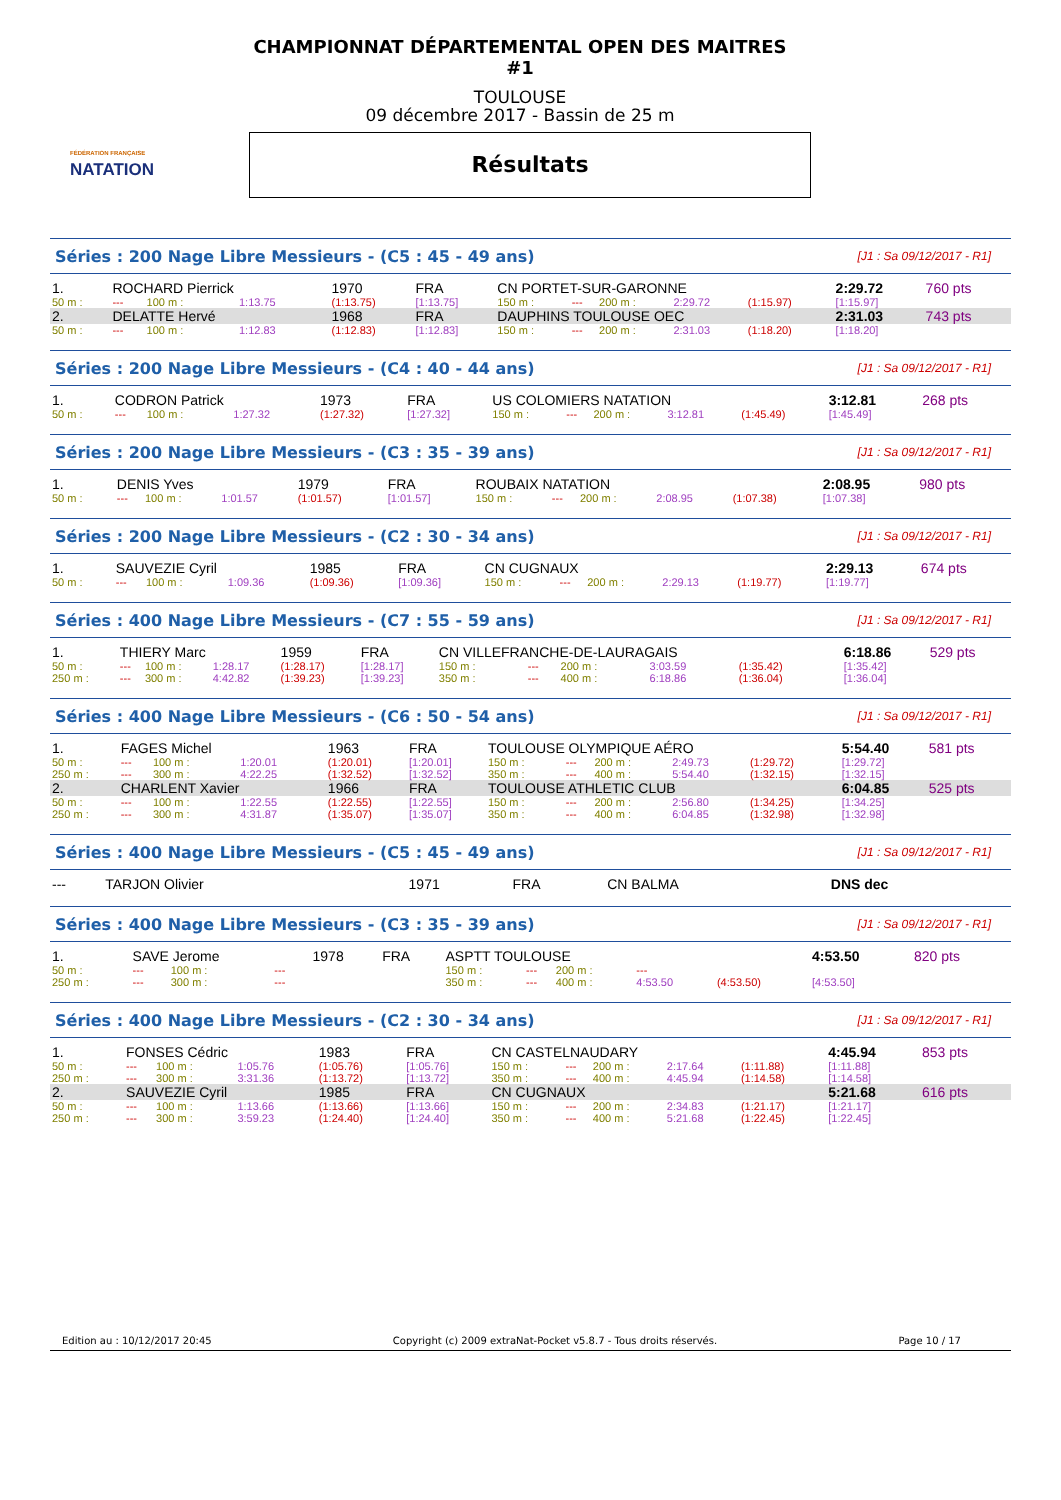FÉDÉRATION FRANÇAISE
NATATION
CHAMPIONNAT DÉPARTEMENTAL OPEN DES MAITRES #1
TOULOUSE
09 décembre 2017 - Bassin de 25 m
Résultats
Séries : 200 Nage Libre Messieurs - (C5 : 45 - 49 ans) [J1 : Sa 09/12/2017 - R1]
| 1. | ROCHARD Pierrick | | | 1970 | FRA | CN PORTET-SUR-GARONNE | | | | | 2:29.72 | 760 pts |
| 50 m : | --- | 100 m : | 1:13.75 | (1:13.75) | [1:13.75] | 150 m : | --- | 200 m : | 2:29.72 | (1:15.97) | [1:15.97] | |
| 2. | DELATTE Hervé | | | 1968 | FRA | DAUPHINS TOULOUSE OEC | | | | | 2:31.03 | 743 pts |
| 50 m : | --- | 100 m : | 1:12.83 | (1:12.83) | [1:12.83] | 150 m : | --- | 200 m : | 2:31.03 | (1:18.20) | [1:18.20] | |
Séries : 200 Nage Libre Messieurs - (C4 : 40 - 44 ans) [J1 : Sa 09/12/2017 - R1]
| 1. | CODRON Patrick | | | 1973 | FRA | US COLOMIERS NATATION | | | | | 3:12.81 | 268 pts |
| 50 m : | --- | 100 m : | 1:27.32 | (1:27.32) | [1:27.32] | 150 m : | --- | 200 m : | 3:12.81 | (1:45.49) | [1:45.49] | |
Séries : 200 Nage Libre Messieurs - (C3 : 35 - 39 ans) [J1 : Sa 09/12/2017 - R1]
| 1. | DENIS Yves | | | 1979 | FRA | ROUBAIX NATATION | | | | | 2:08.95 | 980 pts |
| 50 m : | --- | 100 m : | 1:01.57 | (1:01.57) | [1:01.57] | 150 m : | --- | 200 m : | 2:08.95 | (1:07.38) | [1:07.38] | |
Séries : 200 Nage Libre Messieurs - (C2 : 30 - 34 ans) [J1 : Sa 09/12/2017 - R1]
| 1. | SAUVEZIE Cyril | | | 1985 | FRA | CN CUGNAUX | | | | | 2:29.13 | 674 pts |
| 50 m : | --- | 100 m : | 1:09.36 | (1:09.36) | [1:09.36] | 150 m : | --- | 200 m : | 2:29.13 | (1:19.77) | [1:19.77] | |
Séries : 400 Nage Libre Messieurs - (C7 : 55 - 59 ans) [J1 : Sa 09/12/2017 - R1]
| 1. | THIERY Marc | | | 1959 | FRA | CN VILLEFRANCHE-DE-LAURAGAIS | | | | | 6:18.86 | 529 pts |
| 50 m : | --- | 100 m : | 1:28.17 | (1:28.17) | [1:28.17] | 150 m : | --- | 200 m : | 3:03.59 | (1:35.42) | [1:35.42] | |
| 250 m : | --- | 300 m : | 4:42.82 | (1:39.23) | [1:39.23] | 350 m : | --- | 400 m : | 6:18.86 | (1:36.04) | [1:36.04] | |
Séries : 400 Nage Libre Messieurs - (C6 : 50 - 54 ans) [J1 : Sa 09/12/2017 - R1]
| 1. | FAGES Michel | | | 1963 | FRA | TOULOUSE OLYMPIQUE AÉRO | | | | | 5:54.40 | 581 pts |
| 50 m : | --- | 100 m : | 1:20.01 | (1:20.01) | [1:20.01] | 150 m : | --- | 200 m : | 2:49.73 | (1:29.72) | [1:29.72] | |
| 250 m : | --- | 300 m : | 4:22.25 | (1:32.52) | [1:32.52] | 350 m : | --- | 400 m : | 5:54.40 | (1:32.15) | [1:32.15] | |
| 2. | CHARLENT Xavier | | | 1966 | FRA | TOULOUSE ATHLETIC CLUB | | | | | 6:04.85 | 525 pts |
| 50 m : | --- | 100 m : | 1:22.55 | (1:22.55) | [1:22.55] | 150 m : | --- | 200 m : | 2:56.80 | (1:34.25) | [1:34.25] | |
| 250 m : | --- | 300 m : | 4:31.87 | (1:35.07) | [1:35.07] | 350 m : | --- | 400 m : | 6:04.85 | (1:32.98) | [1:32.98] | |
Séries : 400 Nage Libre Messieurs - (C5 : 45 - 49 ans) [J1 : Sa 09/12/2017 - R1]
| --- | TARJON Olivier | 1971 | FRA | CN BALMA | DNS dec |
Séries : 400 Nage Libre Messieurs - (C3 : 35 - 39 ans) [J1 : Sa 09/12/2017 - R1]
| 1. | SAVE Jerome | | | 1978 | FRA | ASPTT TOULOUSE | | | | | 4:53.50 | 820 pts |
| 50 m : | --- | 100 m : | --- | | | 150 m : | --- | 200 m : | --- | | | |
| 250 m : | --- | 300 m : | --- | | | 350 m : | --- | 400 m : | 4:53.50 | (4:53.50) | [4:53.50] | |
Séries : 400 Nage Libre Messieurs - (C2 : 30 - 34 ans) [J1 : Sa 09/12/2017 - R1]
| 1. | FONSES Cédric | | | 1983 | FRA | CN CASTELNAUDARY | | | | | 4:45.94 | 853 pts |
| 50 m : | --- | 100 m : | 1:05.76 | (1:05.76) | [1:05.76] | 150 m : | --- | 200 m : | 2:17.64 | (1:11.88) | [1:11.88] | |
| 250 m : | --- | 300 m : | 3:31.36 | (1:13.72) | [1:13.72] | 350 m : | --- | 400 m : | 4:45.94 | (1:14.58) | [1:14.58] | |
| 2. | SAUVEZIE Cyril | | | 1985 | FRA | CN CUGNAUX | | | | | 5:21.68 | 616 pts |
| 50 m : | --- | 100 m : | 1:13.66 | (1:13.66) | [1:13.66] | 150 m : | --- | 200 m : | 2:34.83 | (1:21.17) | [1:21.17] | |
| 250 m : | --- | 300 m : | 3:59.23 | (1:24.40) | [1:24.40] | 350 m : | --- | 400 m : | 5:21.68 | (1:22.45) | [1:22.45] | |
Edition au : 10/12/2017 20:45 Copyright (c) 2009 extraNat-Pocket v5.8.7 - Tous droits réservés. Page 10 / 17